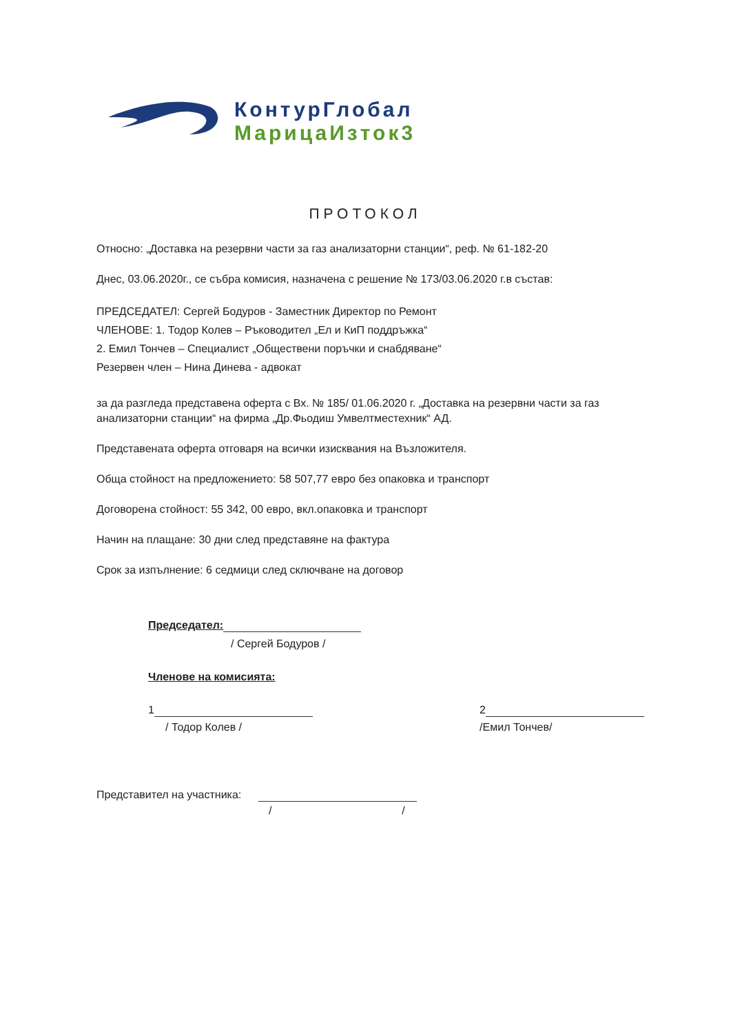КонтурГлобал
МарицаИзток3
ПРОТОКОЛ
Относно: „Доставка на резервни части за газ анализаторни станции“, реф. № 61-182-20
Днес, 03.06.2020г., се събра комисия, назначена с решение № 173/03.06.2020 г.в състав:
ПРЕДСЕДАТЕЛ: Сергей Бодуров - Заместник Директор по Ремонт
ЧЛЕНОВЕ: 1. Тодор Колев – Ръководител „Ел и КиП поддръжка“
2. Емил Тончев – Специалист „Обществени поръчки и снабдяване“
Резервен член – Нина Динева - адвокат
за да разгледа представена оферта с Вх. № 185/ 01.06.2020 г. „Доставка на резервни части за газ анализаторни станции“ на фирма „Др.Фьодиш Умвелтместехник“ АД.
Представената оферта отговаря на всички изисквания на Възложителя.
Обща стойност на предложението: 58 507,77 евро без опаковка и транспорт
Договорена стойност: 55 342, 00 евро, вкл.опаковка и транспорт
Начин на плащане: 30 дни след представяне на фактура
Срок за изпълнение: 6 седмици след сключване на договор
Председател:
/ Сергей Бодуров /
Членове на комисията:
1
/ Тодор Колев /
2
/Емил Тончев/
Представител на участника:
/ /